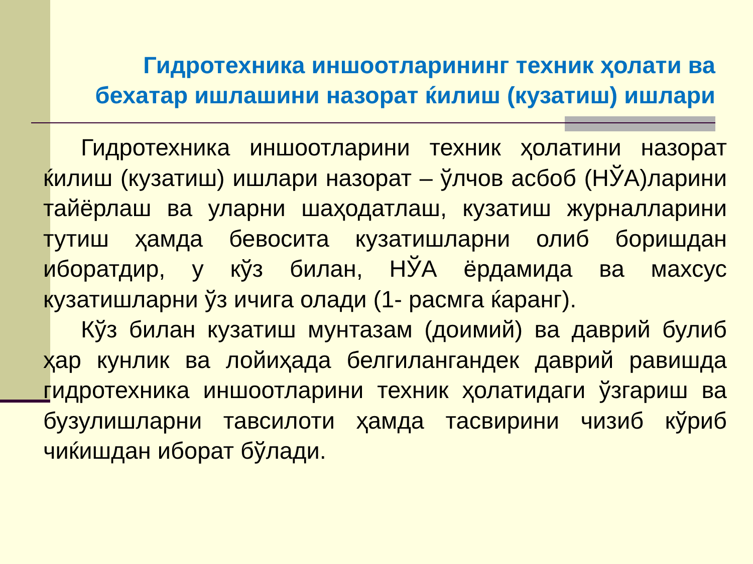Гидротехника иншоотларининг техник ҳолати ва бехатар ишлашини назорат ќилиш (кузатиш) ишлари
Гидротехника иншоотларини техник ҳолатини назорат ќилиш (кузатиш) ишлари назорат – ўлчов асбоб (НЎА)ларини тайёрлаш ва уларни шаҳодатлаш, кузатиш журналларини тутиш ҳамда бевосита кузатишларни олиб боришдан иборатдир, у кўз билан, НЎА ёрдамида ва махсус кузатишларни ўз ичига олади (1- расмга ќаранг).
Кўз билан кузатиш мунтазам (доимий) ва даврий булиб ҳар кунлик ва лойиҳада белгилангандек даврий равишда гидротехника иншоотларини техник ҳолатидаги ўзгариш ва бузулишларни тавсилоти ҳамда тасвирини чизиб кўриб чиќишдан иборат бўлади.